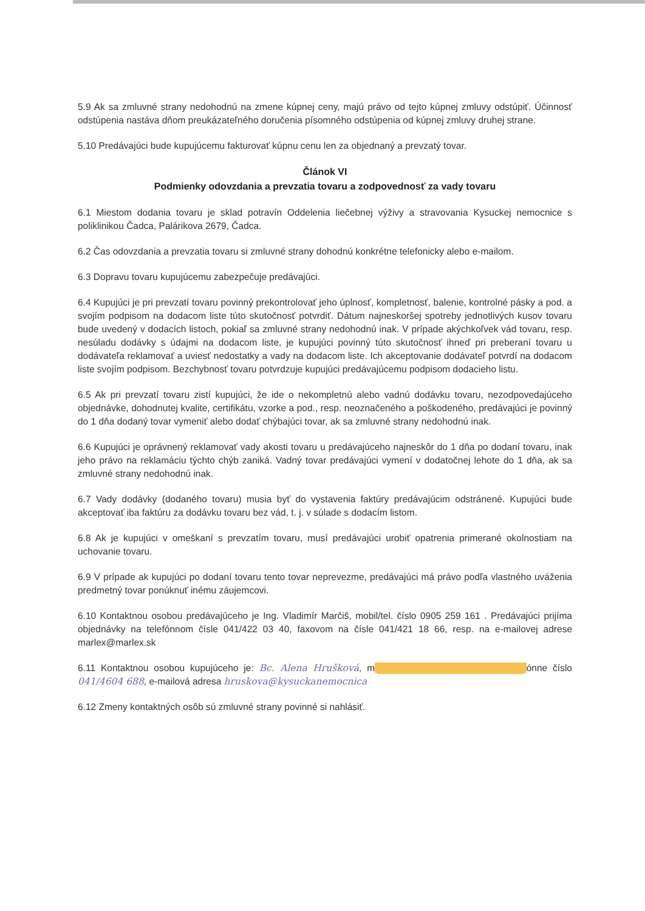5.9 Ak sa zmluvné strany nedohodnú na zmene kúpnej ceny, majú právo od tejto kúpnej zmluvy odstúpiť. Účinnosť odstúpenia nastáva dňom preukázateľného doručenia písomného odstúpenia od kúpnej zmluvy druhej strane.
5.10 Predávajúci bude kupujúcemu fakturovať kúpnu cenu len za objednaný a prevzatý tovar.
Článok VI
Podmienky odovzdania a prevzatia tovaru a zodpovednosť za vady tovaru
6.1 Miestom dodania tovaru je sklad potravín Oddelenia liečebnej výživy a stravovania Kysuckej nemocnice s poliklinikou Čadca, Palárikova 2679, Čadca.
6.2 Čas odovzdania a prevzatia tovaru si zmluvné strany dohodnú konkrétne telefonicky alebo e-mailom.
6.3 Dopravu tovaru kupujúcemu zabezpečuje predávajúci.
6.4 Kupujúci je pri prevzatí tovaru povinný prekontrolovať jeho úplnosť, kompletnosť, balenie, kontrolné pásky a pod. a svojím podpisom na dodacom liste túto skutočnosť potvrdiť. Dátum najneskoršej spotreby jednotlivých kusov tovaru bude uvedený v dodacích listoch, pokiaľ sa zmluvné strany nedohodnú inak. V prípade akýchkoľvek vád tovaru, resp. nesúladu dodávky s údajmi na dodacom liste, je kupujúci povinný túto skutočnosť ihneď pri preberaní tovaru u dodávateľa reklamovať a uviesť nedostatky a vady na dodacom liste. Ich akceptovanie dodávateľ potvrdí na dodacom liste svojím podpisom. Bezchybnosť tovaru potvrdzuje kupujúci predávajúcemu podpisom dodacieho listu.
6.5 Ak pri prevzatí tovaru zistí kupujúci, že ide o nekompletnú alebo vadnú dodávku tovaru, nezodpovedajúceho objednávke, dohodnutej kvalite, certifikátu, vzorke a pod., resp. neoznačeného a poškodeného, predávajúci je povinný do 1 dňa dodaný tovar vymeniť alebo dodať chýbajúci tovar, ak sa zmluvné strany nedohodnú inak.
6.6 Kupujúci je oprávnený reklamovať vady akosti tovaru u predávajúceho najneskôr do 1 dňa po dodaní tovaru, inak jeho právo na reklamáciu týchto chýb zaniká. Vadný tovar predávajúci vymení v dodatočnej lehote do 1 dňa, ak sa zmluvné strany nedohodnú inak.
6.7 Vady dodávky (dodaného tovaru) musia byť do vystavenia faktúry predávajúcim odstránené. Kupujúci bude akceptovať iba faktúru za dodávku tovaru bez vád, t. j. v súlade s dodacím listom.
6.8 Ak je kupujúci v omeškaní s prevzatím tovaru, musí predávajúci urobiť opatrenia primerané okolnostiam na uchovanie tovaru.
6.9 V prípade ak kupujúci po dodaní tovaru tento tovar neprevezme, predávajúci má právo podľa vlastného uváženia predmetný tovar ponúknuť inému záujemcovi.
6.10 Kontaktnou osobou predávajúceho je Ing. Vladimír Marčiš, mobil/tel. číslo 0905 259 161 . Predávajúci prijíma objednávky na telefónnom čísle 041/422 03 40, faxovom na čísle 041/421 18 66, resp. na e-mailovej adrese marlex@marlex.sk
6.11 Kontaktnou osobou kupujúceho je: Bc. Alena Hrušková, m ██████████████████████ ónne číslo 041/4604 688, e-mailová adresa hruskova@kysuckanemocnica
6.12 Zmeny kontaktných osôb sú zmluvné strany povinné si nahlásiť.